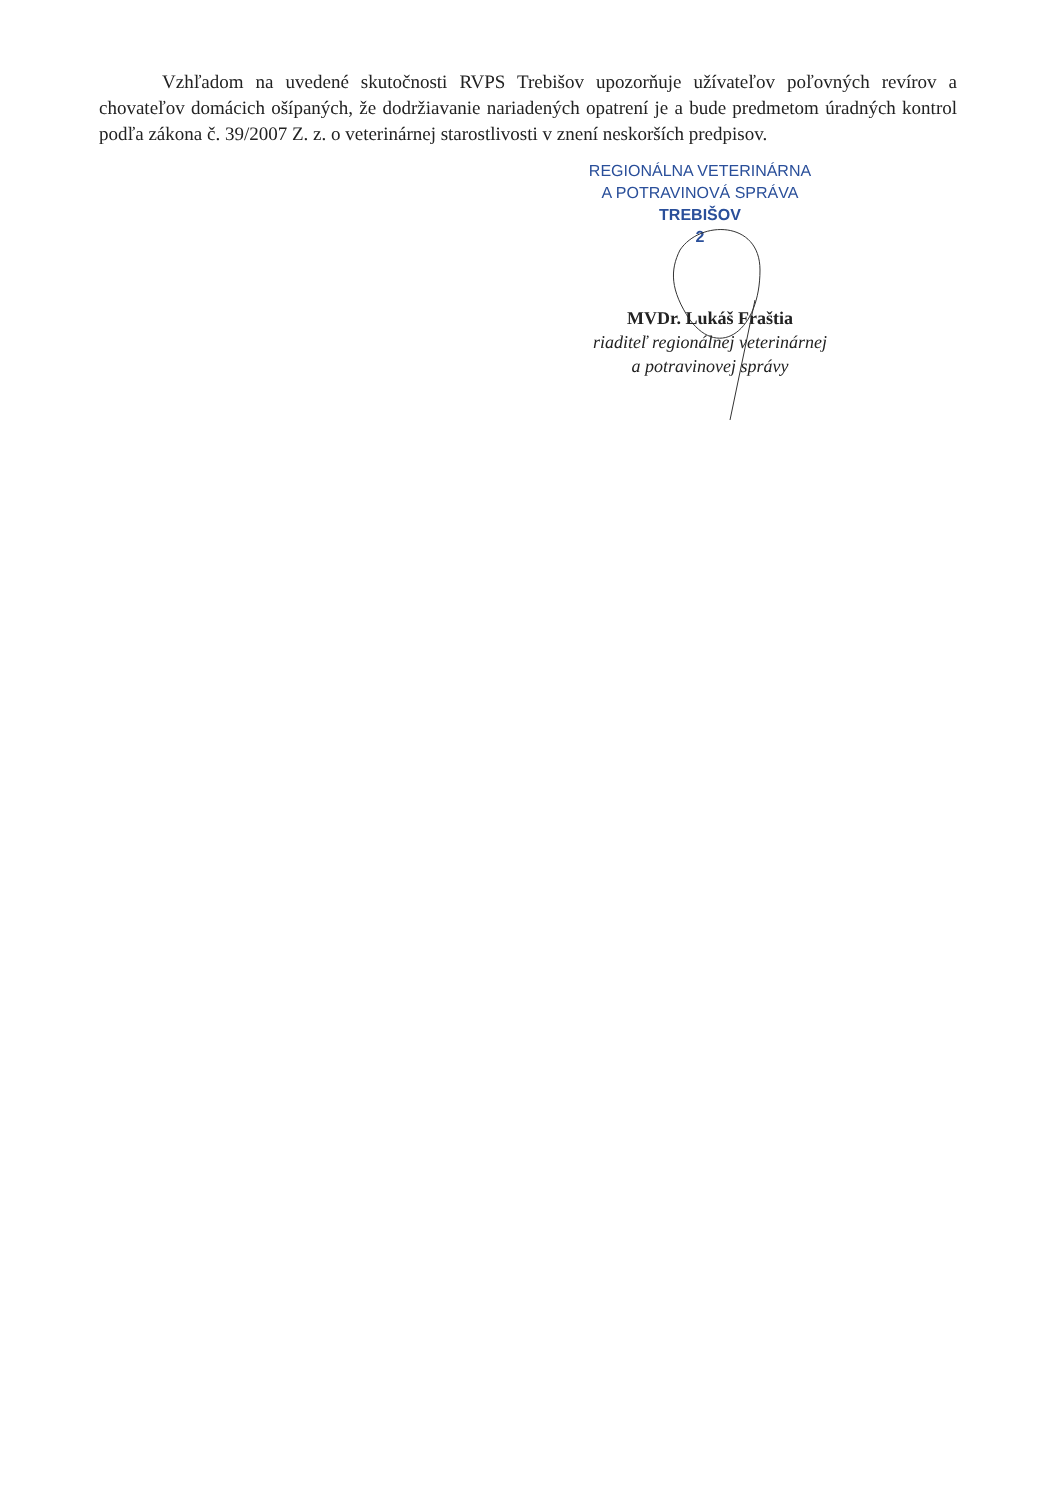Vzhľadom na uvedené skutočnosti RVPS Trebišov upozorňuje užívateľov poľovných revírov a chovateľov domácich ošípaných, že dodržiavanie nariadených opatrení je a bude predmetom úradných kontrol podľa zákona č. 39/2007 Z. z. o veterinárnej starostlivosti v znení neskorších predpisov.
REGIONÁLNA VETERINÁRNA
A POTRAVINOVÁ SPRÁVA
TREBIŠOV
2
MVDr. Lukáš Fraštia
riaditeľ regionálnej veterinárnej
a potravinovej správy